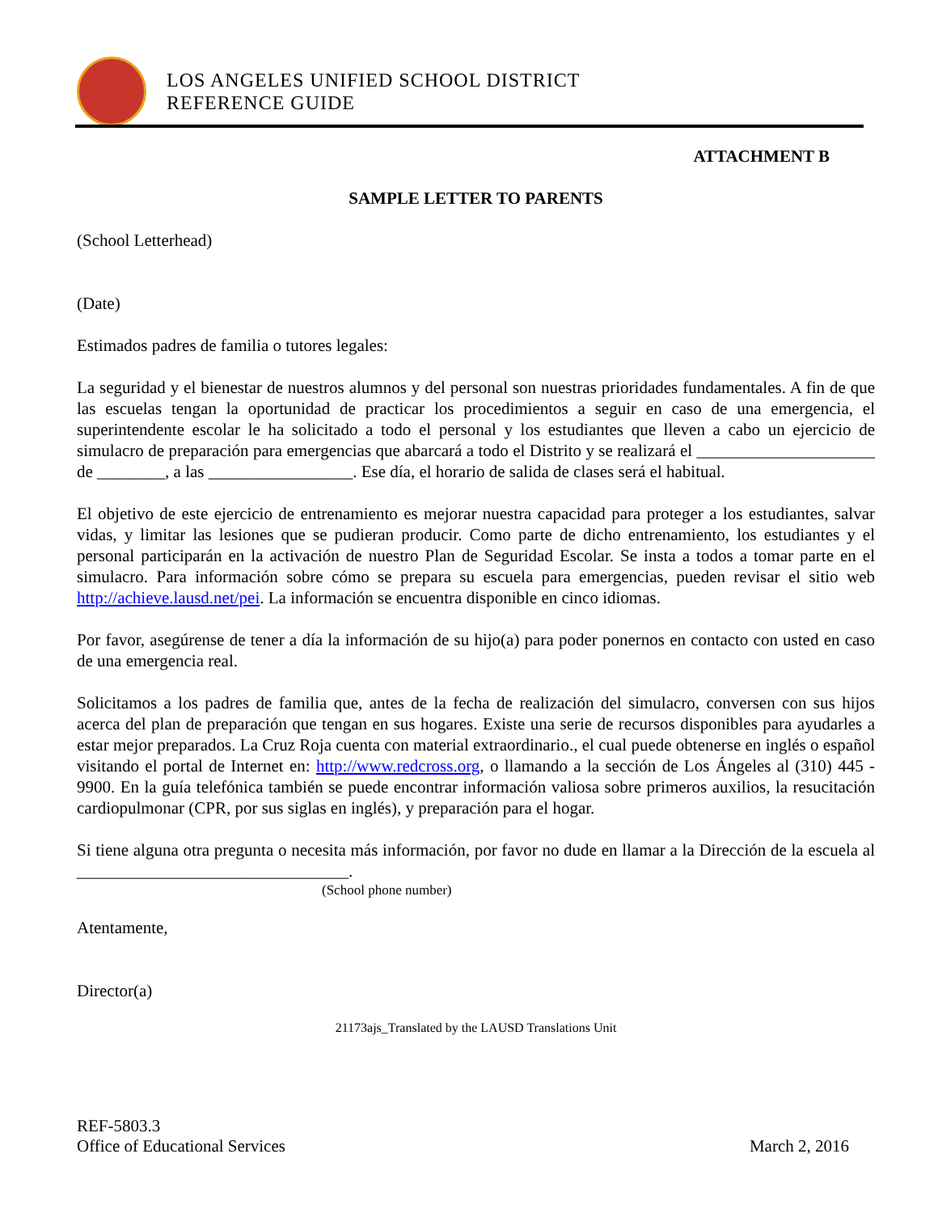LOS ANGELES UNIFIED SCHOOL DISTRICT
REFERENCE GUIDE
ATTACHMENT B
SAMPLE LETTER TO PARENTS
(School Letterhead)
(Date)
Estimados padres de familia o tutores legales:
La seguridad y el bienestar de nuestros alumnos y del personal son nuestras prioridades fundamentales. A fin de que las escuelas tengan la oportunidad de practicar los procedimientos a seguir en caso de una emergencia, el superintendente escolar le ha solicitado a todo el personal y los estudiantes que lleven a cabo un ejercicio de simulacro de preparación para emergencias que abarcará a todo el Distrito y se realizará el _____________________ de ________, a las _________________. Ese día, el horario de salida de clases será el habitual.
El objetivo de este ejercicio de entrenamiento es mejorar nuestra capacidad para proteger a los estudiantes, salvar vidas, y limitar las lesiones que se pudieran producir. Como parte de dicho entrenamiento, los estudiantes y el personal participarán en la activación de nuestro Plan de Seguridad Escolar. Se insta a todos a tomar parte en el simulacro. Para información sobre cómo se prepara su escuela para emergencias, pueden revisar el sitio web http://achieve.lausd.net/pei. La información se encuentra disponible en cinco idiomas.
Por favor, asegúrense de tener a día la información de su hijo(a) para poder ponernos en contacto con usted en caso de una emergencia real.
Solicitamos a los padres de familia que, antes de la fecha de realización del simulacro, conversen con sus hijos acerca del plan de preparación que tengan en sus hogares. Existe una serie de recursos disponibles para ayudarles a estar mejor preparados. La Cruz Roja cuenta con material extraordinario., el cual puede obtenerse en inglés o español visitando el portal de Internet en: http://www.redcross.org, o llamando a la sección de Los Ángeles al (310) 445 - 9900. En la guía telefónica también se puede encontrar información valiosa sobre primeros auxilios, la resucitación cardiopulmonar (CPR, por sus siglas en inglés), y preparación para el hogar.
Si tiene alguna otra pregunta o necesita más información, por favor no dude en llamar a la Dirección de la escuela al ________________________________.
(School phone number)
Atentamente,
Director(a)
21173ajs_Translated by the LAUSD Translations Unit
REF-5803.3
Office of Educational Services March 2, 2016